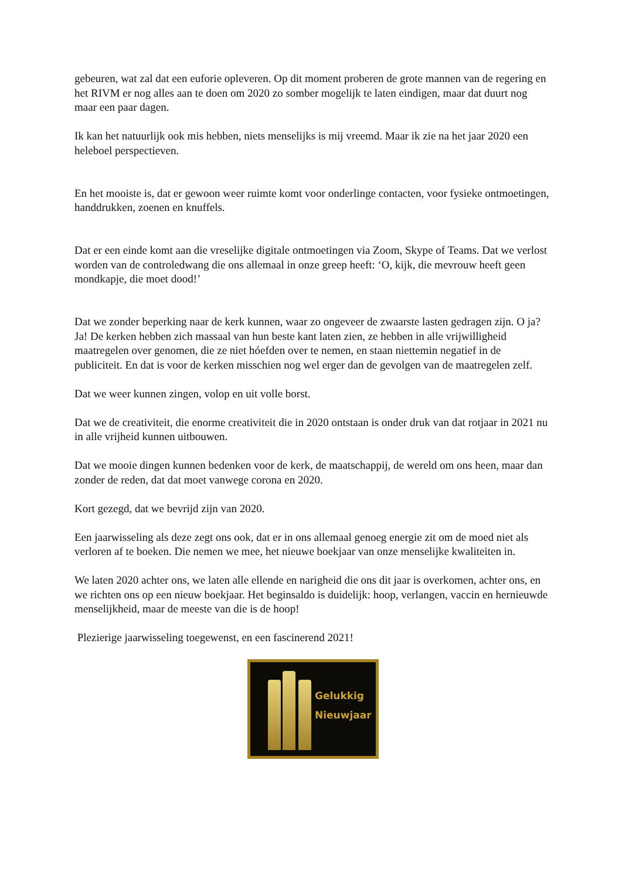gebeuren, wat zal dat een euforie opleveren. Op dit moment proberen de grote mannen van de regering en het RIVM er nog alles aan te doen om 2020 zo somber mogelijk te laten eindigen, maar dat duurt nog maar een paar dagen.
Ik kan het natuurlijk ook mis hebben, niets menselijks is mij vreemd. Maar ik zie na het jaar 2020 een heleboel perspectieven.
En het mooiste is, dat er gewoon weer ruimte komt voor onderlinge contacten, voor fysieke ontmoetingen, handdrukken, zoenen en knuffels.
Dat er een einde komt aan die vreselijke digitale ontmoetingen via Zoom, Skype of Teams. Dat we verlost worden van de controledwang die ons allemaal in onze greep heeft: ‘O, kijk, die mevrouw heeft geen mondkapje, die moet dood!’
Dat we zonder beperking naar de kerk kunnen, waar zo ongeveer de zwaarste lasten gedragen zijn. O ja? Ja! De kerken hebben zich massaal van hun beste kant laten zien, ze hebben in alle vrijwilligheid maatregelen over genomen, die ze niet hóefden over te nemen, en staan niettemin negatief in de publiciteit. En dat is voor de kerken misschien nog wel erger dan de gevolgen van de maatregelen zelf.
Dat we weer kunnen zingen, volop en uit volle borst.
Dat we de creativiteit, die enorme creativiteit die in 2020 ontstaan is onder druk van dat rotjaar in 2021 nu in alle vrijheid kunnen uitbouwen.
Dat we mooie dingen kunnen bedenken voor de kerk, de maatschappij, de wereld om ons heen, maar dan zonder de reden, dat dat moet vanwege corona en 2020.
Kort gezegd, dat we bevrijd zijn van 2020.
Een jaarwisseling als deze zegt ons ook, dat er in ons allemaal genoeg energie zit om de moed niet als verloren af te boeken. Die nemen we mee, het nieuwe boekjaar van onze menselijke kwaliteiten in.
We laten 2020 achter ons, we laten alle ellende en narigheid die ons dit jaar is overkomen, achter ons, en we richten ons op een nieuw boekjaar. Het beginsaldo is duidelijk: hoop, verlangen, vaccin en hernieuwde menselijkheid, maar de meeste van die is de hoop!
Plezierige jaarwisseling toegewenst, en een fascinerend 2021!
Gelukkig
Nieuwjaar